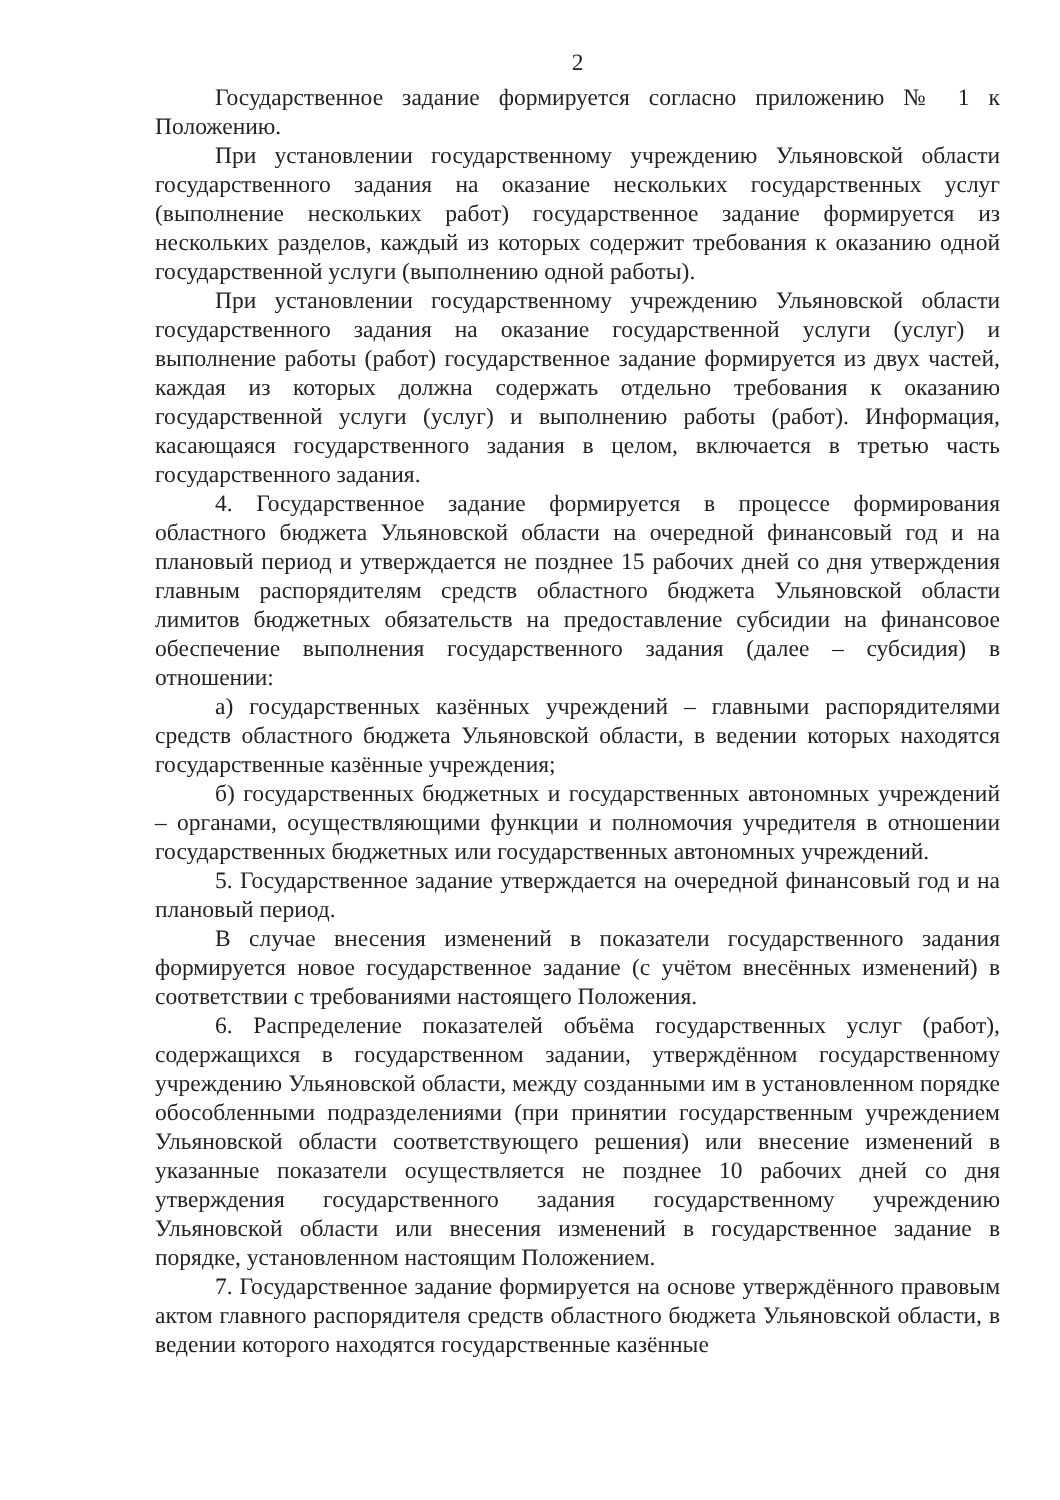2
Государственное задание формируется согласно приложению № 1 к Положению.
При установлении государственному учреждению Ульяновской области государственного задания на оказание нескольких государственных услуг (выполнение нескольких работ) государственное задание формируется из нескольких разделов, каждый из которых содержит требования к оказанию одной государственной услуги (выполнению одной работы).
При установлении государственному учреждению Ульяновской области государственного задания на оказание государственной услуги (услуг) и выполнение работы (работ) государственное задание формируется из двух частей, каждая из которых должна содержать отдельно требования к оказанию государственной услуги (услуг) и выполнению работы (работ). Информация, касающаяся государственного задания в целом, включается в третью часть государственного задания.
4. Государственное задание формируется в процессе формирования областного бюджета Ульяновской области на очередной финансовый год и на плановый период и утверждается не позднее 15 рабочих дней со дня утверждения главным распорядителям средств областного бюджета Ульяновской области лимитов бюджетных обязательств на предоставление субсидии на финансовое обеспечение выполнения государственного задания (далее – субсидия) в отношении:
а) государственных казённых учреждений – главными распорядителями средств областного бюджета Ульяновской области, в ведении которых находятся государственные казённые учреждения;
б) государственных бюджетных и государственных автономных учреждений – органами, осуществляющими функции и полномочия учредителя в отношении государственных бюджетных или государственных автономных учреждений.
5. Государственное задание утверждается на очередной финансовый год и на плановый период.
В случае внесения изменений в показатели государственного задания формируется новое государственное задание (с учётом внесённых изменений) в соответствии с требованиями настоящего Положения.
6. Распределение показателей объёма государственных услуг (работ), содержащихся в государственном задании, утверждённом государственному учреждению Ульяновской области, между созданными им в установленном порядке обособленными подразделениями (при принятии государственным учреждением Ульяновской области соответствующего решения) или внесение изменений в указанные показатели осуществляется не позднее 10 рабочих дней со дня утверждения государственного задания государственному учреждению Ульяновской области или внесения изменений в государственное задание в порядке, установленном настоящим Положением.
7. Государственное задание формируется на основе утверждённого правовым актом главного распорядителя средств областного бюджета Ульяновской области, в ведении которого находятся государственные казённые